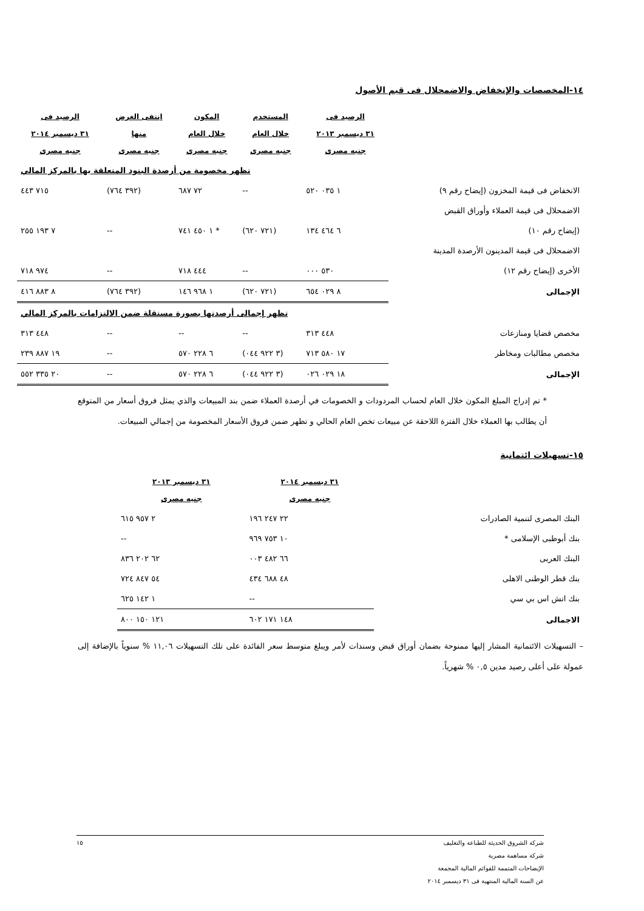١٤-المخصصات والإنخفاض والاضمحلال فى قيم الأصول
| | الرصيد فى ٣١ ديسمبر ٢٠١٣ جنيه مصرى | المستخدم خلال العام جنيه مصرى | المكون خلال العام جنيه مصرى | إنتفى الغرض منها جنيه مصرى | الرصيد فى ٣١ ديسمبر ٢٠١٤ جنيه مصرى |
| --- | --- | --- | --- | --- | --- |
| تظهر مخصومة من أرصدة البنود المتعلقة بها بالمركز المالي | | | | | |
| الانخفاض فى قيمة المخزون (إيضاح رقم ٩) | ١ ٠٣٥ ٥٢٠ | -- | ٧٢ ٦٨٧ | (٣٩٢ ٧٦٤) | ٧١٥ ٤٤٣ |
| الاضمحلال فى قيمة العملاء وأوراق القبض | | | | | |
| (إيضاح رقم ١٠) | ٦ ٤٦٤ ١٣٤ | (٧٢١ ٦٢٠) | * ١ ٤٥٠ ٧٤١ | -- | ٧ ١٩٣ ٢٥٥ |
| الاضمحلال فى قيمة المدينون الأرصدة المدينة | | | | | |
| الأخرى (إيضاح رقم ١٢) | ٥٣٠ ٠٠٠ | -- | ٤٤٤ ٧١٨ | -- | ٩٧٤ ٧١٨ |
| الإجمالى | ٨ ٠٢٩ ٦٥٤ | (٧٢١ ٦٢٠) | ١ ٩٦٨ ١٤٦ | (٣٩٢ ٧٦٤) | ٨ ٨٨٣ ٤١٦ |
| تظهر إجمالى أرصدتها بصورة مستقلة ضمن الالتزامات بالمركز المالي | | | | | |
| مخصص قضايا ومنازعات | ٤٤٨ ٣١٣ | -- | -- | -- | ٤٤٨ ٣١٣ |
| مخصص مطالبات ومخاطر | ١٧ ٥٨٠ ٧١٣ | (٣ ٩٢٢ ٠٤٤) | ٦ ٢٢٨ ٥٧٠ | -- | ١٩ ٨٨٧ ٢٣٩ |
| الإجمالى | ١٨ ٠٢٩ ٠٢٦ | (٣ ٩٢٢ ٠٤٤) | ٦ ٢٢٨ ٥٧٠ | -- | ٢٠ ٣٣٥ ٥٥٢ |
* تم إدراج المبلغ المكون خلال العام لحساب المردودات و الخصومات في أرصدة العملاء ضمن بند المبيعات والذي يمثل فروق أسعار من المتوقع أن يطالب بها العملاء خلال الفترة اللاحقة عن مبيعات تخص العام الحالي و تظهر ضمن فروق الأسعار المخصومة من إجمالي المبيعات.
١٥-تسهيلات ائتمانية
| | ٣١ ديسمبر ٢٠١٤ جنيه مصرى | ٣١ ديسمبر ٢٠١٣ جنيه مصرى | |
| --- | --- | --- | --- |
| البنك المصرى لتنمية الصادرات | ٢٢ ٢٤٧ ١٩٦ | ٢ ٩٥٧ ٦١٥ | |
| بنك أبوظبى الإسلامى * | ١٠ ٧٥٣ ٩٦٩ | -- | |
| البنك العربى | ٦٦ ٤٨٢ ٠٠٣ | ٦٢ ٢٠٢ ٨٣٦ | |
| بنك قطر الوطنى الاهلى | ٤٨ ٦٨٨ ٤٣٤ | ٥٤ ٨٤٧ ٧٢٤ | |
| بنك اتش اس بي سي | -- | ١ ١٤٢ ٦٢٥ | |
| الاجمالى | ١٤٨ ١٧١ ٦٠٢ | ١٢١ ١٥٠ ٨٠٠ | |
– التسهيلات الائتمانية المشار إليها ممنوحة بضمان أوراق قبض وسندات لأمر ويبلغ متوسط سعر الفائدة على تلك التسهيلات ١١,٠٦ % سنوياً بالإضافة إلى عمولة على أعلى رصيد مدين ٠,٥ % شهرياً.
شركة الشروق الحديثة للطباعة والتغليف
شركة مساهمة مصرية
الإيضاحات المتممة للقوائم المالية المجمعة
عن السنة المالية المنتهية فى ٣١ ديسمبر ٢٠١٤
١٥